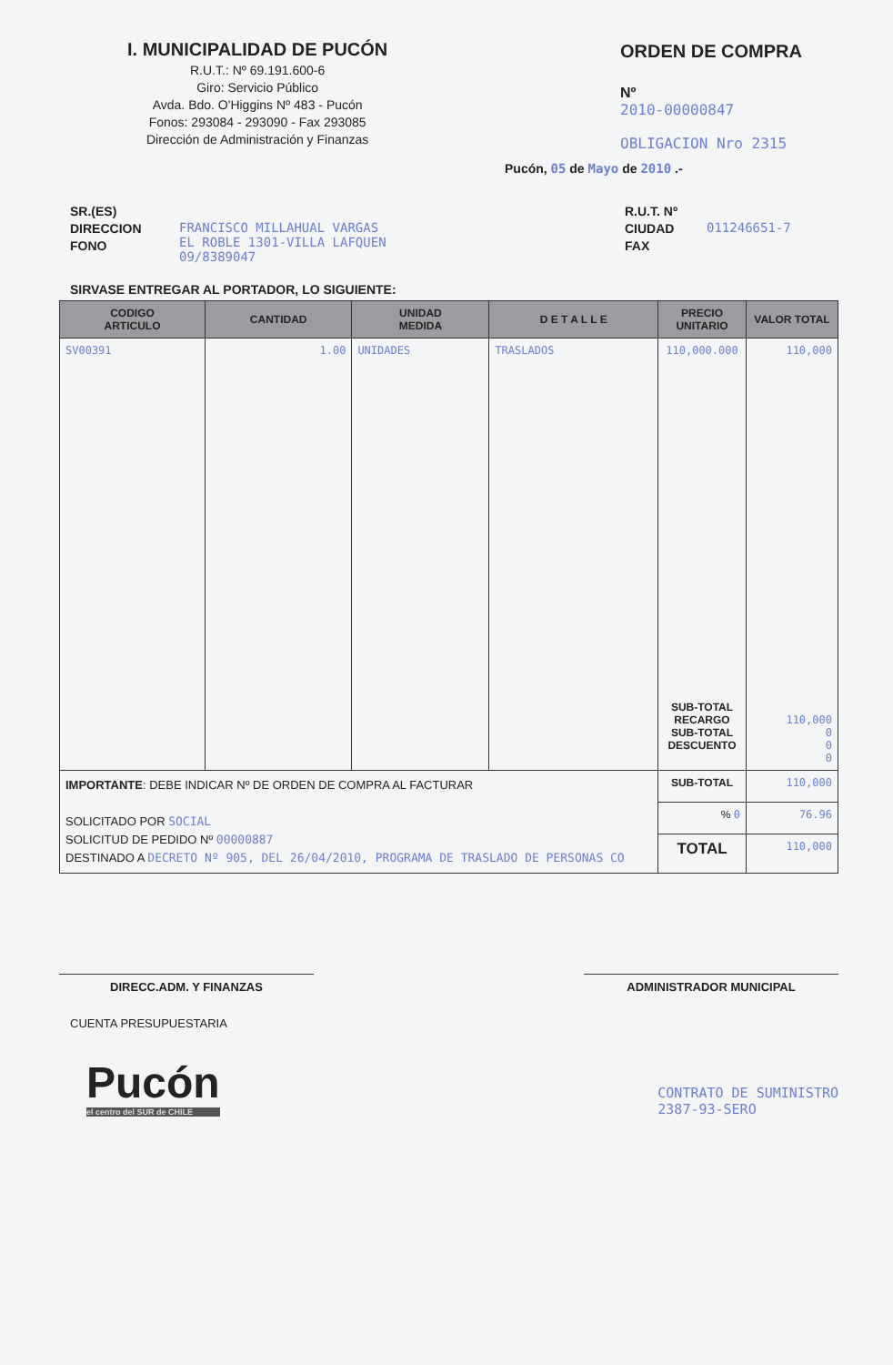I. MUNICIPALIDAD DE PUCÓN
R.U.T.: Nº 69.191.600-6
Giro: Servicio Público
Avda. Bdo. O'Higgins Nº 483 - Pucón
Fonos: 293084 - 293090 - Fax 293085
Dirección de Administración y Finanzas
ORDEN DE COMPRA
Nº
2010-00000847
OBLIGACION Nro 2315
Pucón, 05 de Mayo de 2010 .-
SR.(ES)
DIRECCION
FONO
FRANCISCO MILLAHUAL VARGAS
EL ROBLE 1301-VILLA LAFQUEN
09/8389047
R.U.T. Nº
CIUDAD
FAX
011246651-7
SIRVASE ENTREGAR AL PORTADOR, LO SIGUIENTE:
| CODIGO ARTICULO | CANTIDAD | UNIDAD MEDIDA | D E T A L L E | PRECIO UNITARIO | VALOR TOTAL |
| --- | --- | --- | --- | --- | --- |
| SV00391 | 1.00 | UNIDADES | TRASLADOS | 110,000.000 SUB-TOTAL RECARGO SUB-TOTAL DESCUENTO | 110,000 110,000 0 0 0 |
| IMPORTANTE : DEBE INDICAR Nº DE ORDEN DE COMPRA AL FACTURAR SOLICITADO POR SOCIAL SOLICITUD DE PEDIDO Nº 00000887 DESTINADO A DECRETO Nº 905, DEL 26/04/2010, PROGRAMA DE TRASLADO DE PERSONAS CO | | | | SUB-TOTAL | 110,000 |
| | | | | % 0 | 76.96 |
| | | | | TOTAL | 110,000 |
DIRECC.ADM. Y FINANZAS ADMINISTRADOR MUNICIPAL
CUENTA PRESUPUESTARIA
Pucón
el centro del SUR de CHILE
CONTRATO DE SUMINISTRO
2387-93-SERO